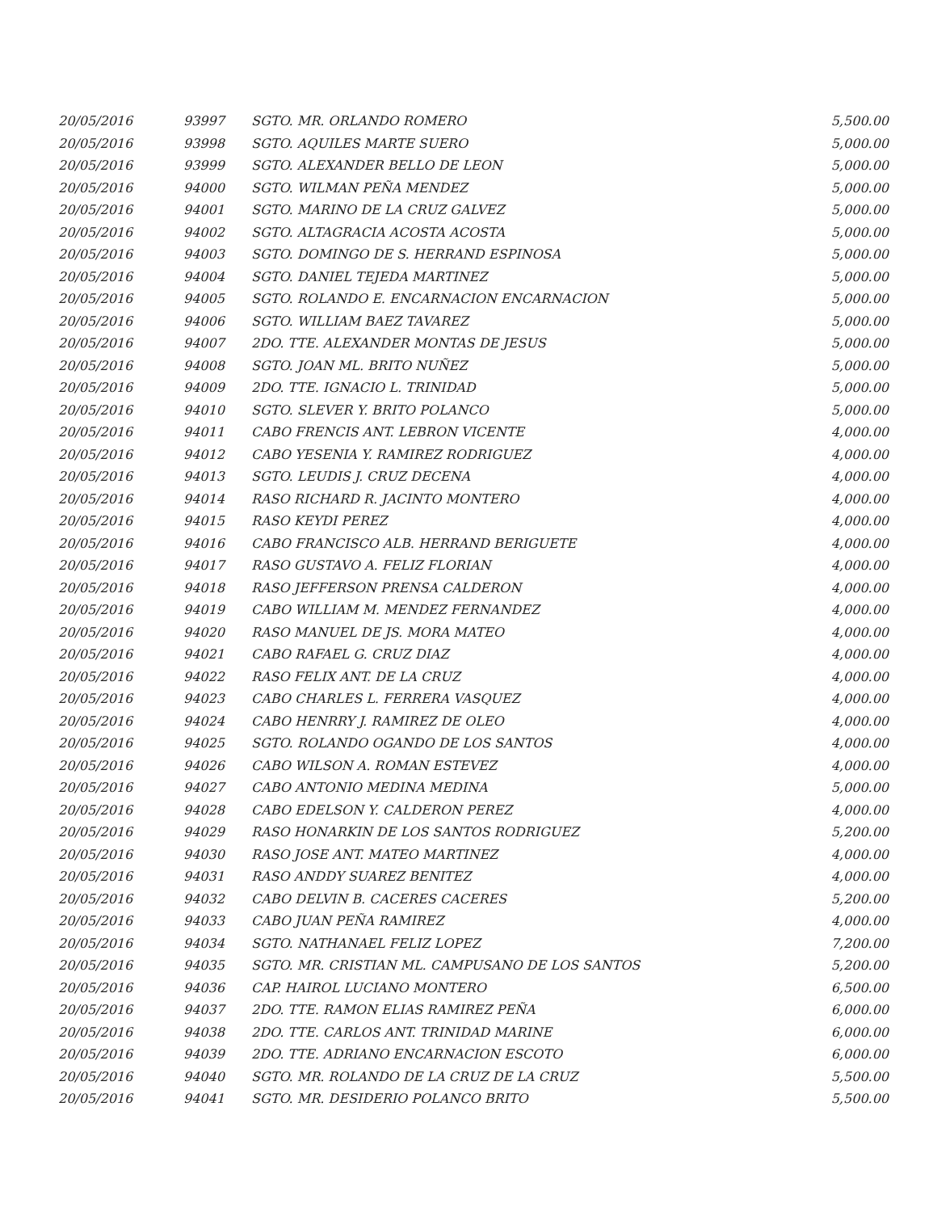| 20/05/2016 | 93997 | SGTO. MR. ORLANDO ROMERO | 5,500.00 |
| 20/05/2016 | 93998 | SGTO. AQUILES MARTE SUERO | 5,000.00 |
| 20/05/2016 | 93999 | SGTO. ALEXANDER BELLO DE LEON | 5,000.00 |
| 20/05/2016 | 94000 | SGTO. WILMAN PEÑA MENDEZ | 5,000.00 |
| 20/05/2016 | 94001 | SGTO. MARINO DE LA CRUZ GALVEZ | 5,000.00 |
| 20/05/2016 | 94002 | SGTO. ALTAGRACIA ACOSTA ACOSTA | 5,000.00 |
| 20/05/2016 | 94003 | SGTO. DOMINGO DE S. HERRAND ESPINOSA | 5,000.00 |
| 20/05/2016 | 94004 | SGTO. DANIEL TEJEDA MARTINEZ | 5,000.00 |
| 20/05/2016 | 94005 | SGTO. ROLANDO E. ENCARNACION ENCARNACION | 5,000.00 |
| 20/05/2016 | 94006 | SGTO. WILLIAM BAEZ TAVAREZ | 5,000.00 |
| 20/05/2016 | 94007 | 2DO. TTE. ALEXANDER MONTAS DE JESUS | 5,000.00 |
| 20/05/2016 | 94008 | SGTO. JOAN ML. BRITO NUÑEZ | 5,000.00 |
| 20/05/2016 | 94009 | 2DO. TTE. IGNACIO L. TRINIDAD | 5,000.00 |
| 20/05/2016 | 94010 | SGTO. SLEVER Y. BRITO POLANCO | 5,000.00 |
| 20/05/2016 | 94011 | CABO FRENCIS ANT. LEBRON VICENTE | 4,000.00 |
| 20/05/2016 | 94012 | CABO YESENIA Y. RAMIREZ RODRIGUEZ | 4,000.00 |
| 20/05/2016 | 94013 | SGTO. LEUDIS J. CRUZ DECENA | 4,000.00 |
| 20/05/2016 | 94014 | RASO RICHARD R. JACINTO MONTERO | 4,000.00 |
| 20/05/2016 | 94015 | RASO KEYDI PEREZ | 4,000.00 |
| 20/05/2016 | 94016 | CABO FRANCISCO ALB. HERRAND BERIGUETE | 4,000.00 |
| 20/05/2016 | 94017 | RASO GUSTAVO A. FELIZ FLORIAN | 4,000.00 |
| 20/05/2016 | 94018 | RASO JEFFERSON PRENSA CALDERON | 4,000.00 |
| 20/05/2016 | 94019 | CABO WILLIAM M. MENDEZ FERNANDEZ | 4,000.00 |
| 20/05/2016 | 94020 | RASO MANUEL DE JS. MORA MATEO | 4,000.00 |
| 20/05/2016 | 94021 | CABO RAFAEL G. CRUZ DIAZ | 4,000.00 |
| 20/05/2016 | 94022 | RASO FELIX ANT. DE LA CRUZ | 4,000.00 |
| 20/05/2016 | 94023 | CABO CHARLES L. FERRERA VASQUEZ | 4,000.00 |
| 20/05/2016 | 94024 | CABO HENRRY J. RAMIREZ DE OLEO | 4,000.00 |
| 20/05/2016 | 94025 | SGTO. ROLANDO OGANDO DE LOS SANTOS | 4,000.00 |
| 20/05/2016 | 94026 | CABO WILSON A. ROMAN ESTEVEZ | 4,000.00 |
| 20/05/2016 | 94027 | CABO ANTONIO MEDINA MEDINA | 5,000.00 |
| 20/05/2016 | 94028 | CABO EDELSON Y. CALDERON PEREZ | 4,000.00 |
| 20/05/2016 | 94029 | RASO HONARKIN DE LOS SANTOS RODRIGUEZ | 5,200.00 |
| 20/05/2016 | 94030 | RASO JOSE ANT. MATEO MARTINEZ | 4,000.00 |
| 20/05/2016 | 94031 | RASO ANDDY SUAREZ BENITEZ | 4,000.00 |
| 20/05/2016 | 94032 | CABO DELVIN B. CACERES CACERES | 5,200.00 |
| 20/05/2016 | 94033 | CABO JUAN PEÑA RAMIREZ | 4,000.00 |
| 20/05/2016 | 94034 | SGTO. NATHANAEL FELIZ LOPEZ | 7,200.00 |
| 20/05/2016 | 94035 | SGTO. MR. CRISTIAN ML. CAMPUSANO DE LOS SANTOS | 5,200.00 |
| 20/05/2016 | 94036 | CAP. HAIROL LUCIANO MONTERO | 6,500.00 |
| 20/05/2016 | 94037 | 2DO. TTE. RAMON ELIAS RAMIREZ PEÑA | 6,000.00 |
| 20/05/2016 | 94038 | 2DO. TTE. CARLOS ANT. TRINIDAD MARINE | 6,000.00 |
| 20/05/2016 | 94039 | 2DO. TTE. ADRIANO ENCARNACION ESCOTO | 6,000.00 |
| 20/05/2016 | 94040 | SGTO. MR. ROLANDO DE LA CRUZ DE LA CRUZ | 5,500.00 |
| 20/05/2016 | 94041 | SGTO. MR. DESIDERIO POLANCO BRITO | 5,500.00 |